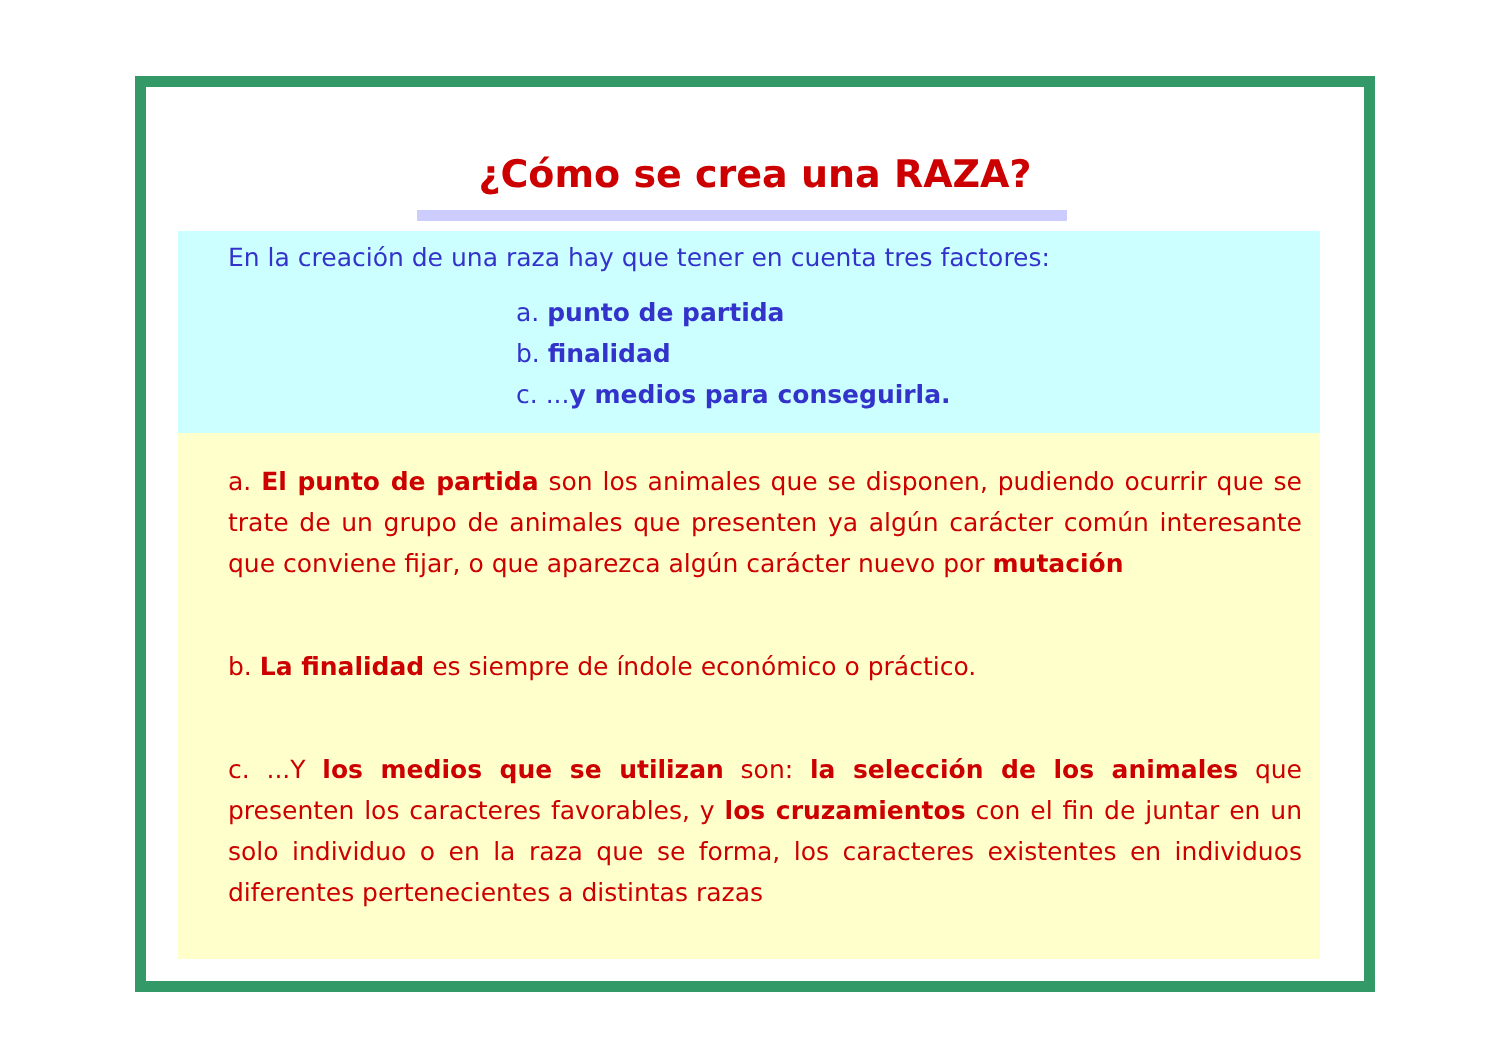¿Cómo se crea una RAZA?
En la creación de una raza hay que tener en cuenta tres factores:
a. punto de partida
b. finalidad
c. ...y medios para conseguirla.
a. El punto de partida son los animales que se disponen, pudiendo ocurrir que se trate de un grupo de animales que presenten ya algún carácter común interesante que conviene fijar, o que aparezca algún carácter nuevo por mutación
b. La finalidad es siempre de índole económico o práctico.
c. ...Y los medios que se utilizan son: la selección de los animales que presenten los caracteres favorables, y los cruzamientos con el fin de juntar en un solo individuo o en la raza que se forma, los caracteres existentes en individuos diferentes pertenecientes a distintas razas